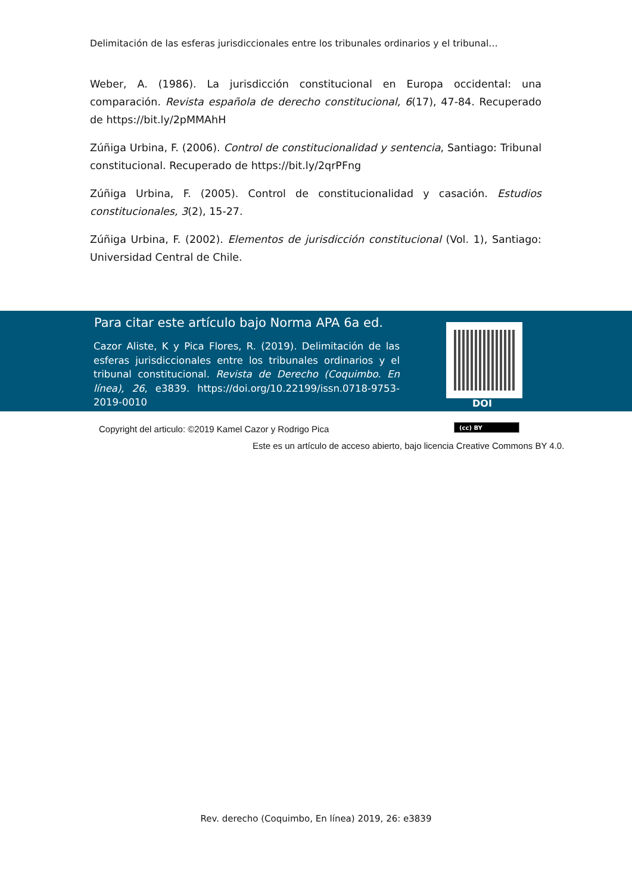Delimitación de las esferas jurisdiccionales entre los tribunales ordinarios y el tribunal…
Weber, A. (1986). La jurisdicción constitucional en Europa occidental: una comparación. Revista española de derecho constitucional, 6(17), 47-84. Recuperado de https://bit.ly/2pMMAhH
Zúñiga Urbina, F. (2006). Control de constitucionalidad y sentencia, Santiago: Tribunal constitucional. Recuperado de https://bit.ly/2qrPFng
Zúñiga Urbina, F. (2005). Control de constitucionalidad y casación. Estudios constitucionales, 3(2), 15-27.
Zúñiga Urbina, F. (2002). Elementos de jurisdicción constitucional (Vol. 1), Santiago: Universidad Central de Chile.
Para citar este artículo bajo Norma APA 6a ed.
Cazor Aliste, K y Pica Flores, R. (2019). Delimitación de las esferas jurisdiccionales entre los tribunales ordinarios y el tribunal constitucional. Revista de Derecho (Coquimbo. En línea), 26, e3839. https://doi.org/10.22199/issn.0718-9753-2019-0010
DOI
Copyright del articulo: ©2019 Kamel Cazor y Rodrigo Pica
(cc) BY
Este es un artículo de acceso abierto, bajo licencia Creative Commons BY 4.0.
Rev. derecho (Coquimbo, En línea) 2019, 26: e3839